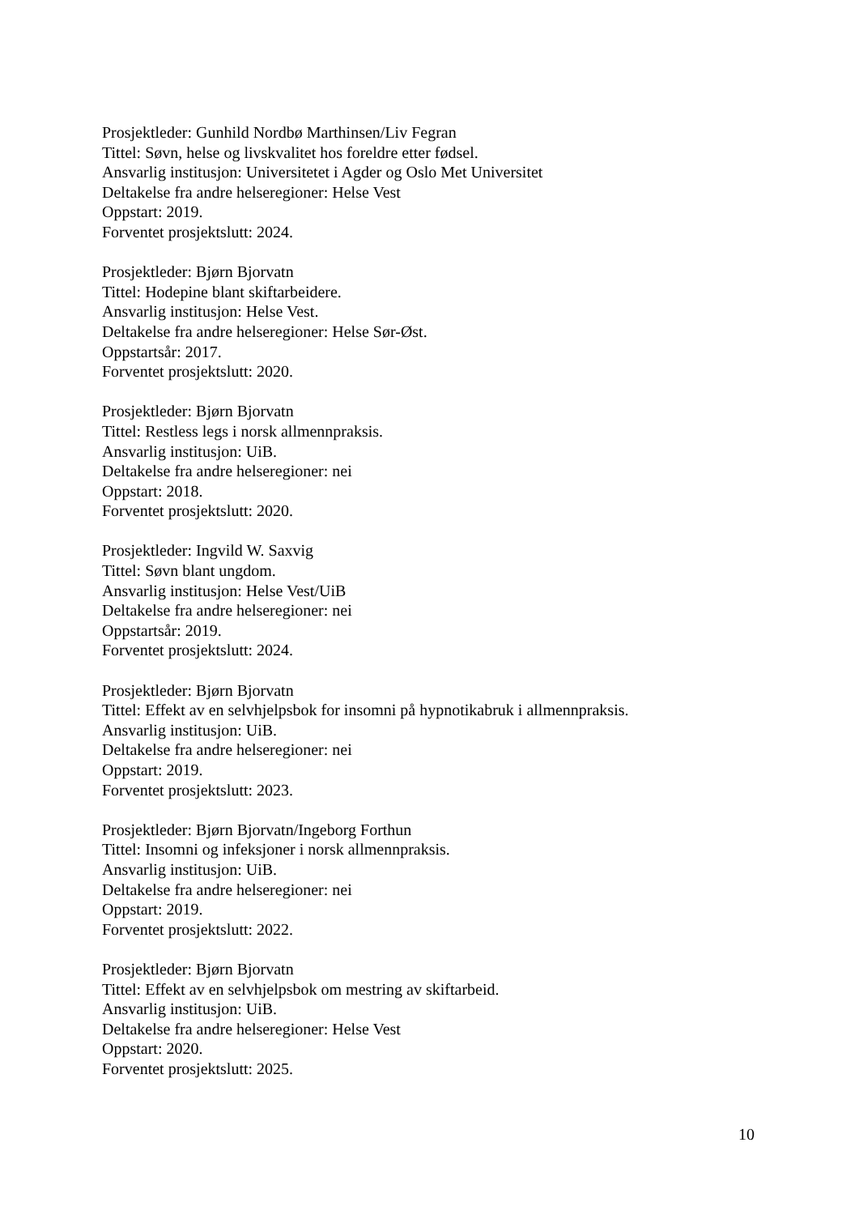Prosjektleder: Gunhild Nordbø Marthinsen/Liv Fegran
Tittel: Søvn, helse og livskvalitet hos foreldre etter fødsel.
Ansvarlig institusjon: Universitetet i Agder og Oslo Met Universitet
Deltakelse fra andre helseregioner: Helse Vest
Oppstart: 2019.
Forventet prosjektslutt: 2024.
Prosjektleder: Bjørn Bjorvatn
Tittel: Hodepine blant skiftarbeidere.
Ansvarlig institusjon: Helse Vest.
Deltakelse fra andre helseregioner: Helse Sør-Øst.
Oppstartsår: 2017.
Forventet prosjektslutt: 2020.
Prosjektleder: Bjørn Bjorvatn
Tittel: Restless legs i norsk allmennpraksis.
Ansvarlig institusjon: UiB.
Deltakelse fra andre helseregioner: nei
Oppstart: 2018.
Forventet prosjektslutt: 2020.
Prosjektleder: Ingvild W. Saxvig
Tittel: Søvn blant ungdom.
Ansvarlig institusjon: Helse Vest/UiB
Deltakelse fra andre helseregioner: nei
Oppstartsår: 2019.
Forventet prosjektslutt: 2024.
Prosjektleder: Bjørn Bjorvatn
Tittel: Effekt av en selvhjelpsbok for insomni på hypnotikabruk i allmennpraksis.
Ansvarlig institusjon: UiB.
Deltakelse fra andre helseregioner: nei
Oppstart: 2019.
Forventet prosjektslutt: 2023.
Prosjektleder: Bjørn Bjorvatn/Ingeborg Forthun
Tittel: Insomni og infeksjoner i norsk allmennpraksis.
Ansvarlig institusjon: UiB.
Deltakelse fra andre helseregioner: nei
Oppstart: 2019.
Forventet prosjektslutt: 2022.
Prosjektleder: Bjørn Bjorvatn
Tittel: Effekt av en selvhjelpsbok om mestring av skiftarbeid.
Ansvarlig institusjon: UiB.
Deltakelse fra andre helseregioner: Helse Vest
Oppstart: 2020.
Forventet prosjektslutt: 2025.
10